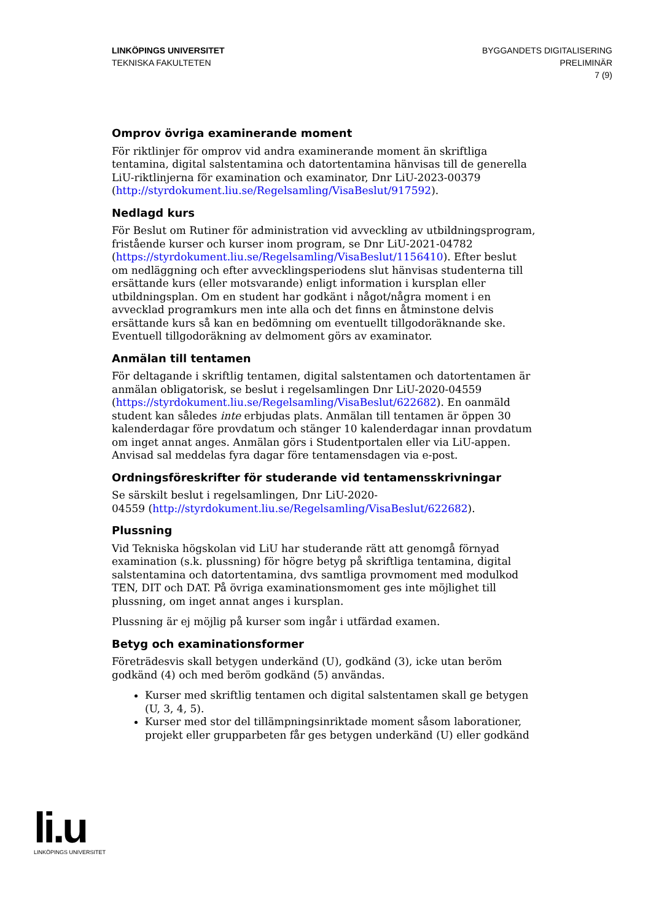LINKÖPINGS UNIVERSITET
TEKNISKA FAKULTETEN
BYGGANDETS DIGITALISERING
PRELIMINÄR
7 (9)
Omprov övriga examinerande moment
För riktlinjer för omprov vid andra examinerande moment än skriftliga tentamina, digital salstentamina och datortentamina hänvisas till de generella LiU-riktlinjerna för examination och examinator, Dnr LiU-2023-00379 (http://styrdokument.liu.se/Regelsamling/VisaBeslut/917592).
Nedlagd kurs
För Beslut om Rutiner för administration vid avveckling av utbildningsprogram, fristående kurser och kurser inom program, se Dnr LiU-2021-04782 (https://styrdokument.liu.se/Regelsamling/VisaBeslut/1156410). Efter beslut om nedläggning och efter avvecklingsperiodens slut hänvisas studenterna till ersättande kurs (eller motsvarande) enligt information i kursplan eller utbildningsplan. Om en student har godkänt i något/några moment i en avvecklad programkurs men inte alla och det finns en åtminstone delvis ersättande kurs så kan en bedömning om eventuellt tillgodoräknande ske. Eventuell tillgodoräkning av delmoment görs av examinator.
Anmälan till tentamen
För deltagande i skriftlig tentamen, digital salstentamen och datortentamen är anmälan obligatorisk, se beslut i regelsamlingen Dnr LiU-2020-04559 (https://styrdokument.liu.se/Regelsamling/VisaBeslut/622682). En oanmäld student kan således inte erbjudas plats. Anmälan till tentamen är öppen 30 kalenderdagar före provdatum och stänger 10 kalenderdagar innan provdatum om inget annat anges. Anmälan görs i Studentportalen eller via LiU-appen. Anvisad sal meddelas fyra dagar före tentamensdagen via e-post.
Ordningsföreskrifter för studerande vid tentamensskrivningar
Se särskilt beslut i regelsamlingen, Dnr LiU-2020-
04559 (http://styrdokument.liu.se/Regelsamling/VisaBeslut/622682).
Plussning
Vid Tekniska högskolan vid LiU har studerande rätt att genomgå förnyad examination (s.k. plussning) för högre betyg på skriftliga tentamina, digital salstentamina och datortentamina, dvs samtliga provmoment med modulkod TEN, DIT och DAT. På övriga examinationsmoment ges inte möjlighet till plussning, om inget annat anges i kursplan.
Plussning är ej möjlig på kurser som ingår i utfärdad examen.
Betyg och examinationsformer
Företrädesvis skall betygen underkänd (U), godkänd (3), icke utan beröm godkänd (4) och med beröm godkänd (5) användas.
Kurser med skriftlig tentamen och digital salstentamen skall ge betygen (U, 3, 4, 5).
Kurser med stor del tillämpningsinriktade moment såsom laborationer, projekt eller grupparbeten får ges betygen underkänd (U) eller godkänd
li.u
LINKÖPINGS UNIVERSITET